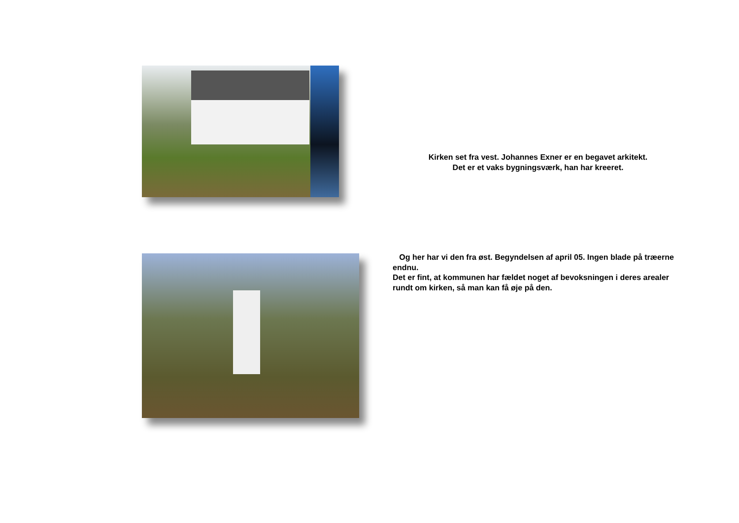Kirken set fra vest. Johannes Exner er en begavet arkitekt.
Det er et vaks bygningsværk, han har kreeret.
Og her har vi den fra øst. Begyndelsen af april 05. Ingen blade på træerne endnu.
Det er fint, at kommunen har fældet noget af bevoksningen i deres arealer rundt om kirken, så man kan få øje på den.